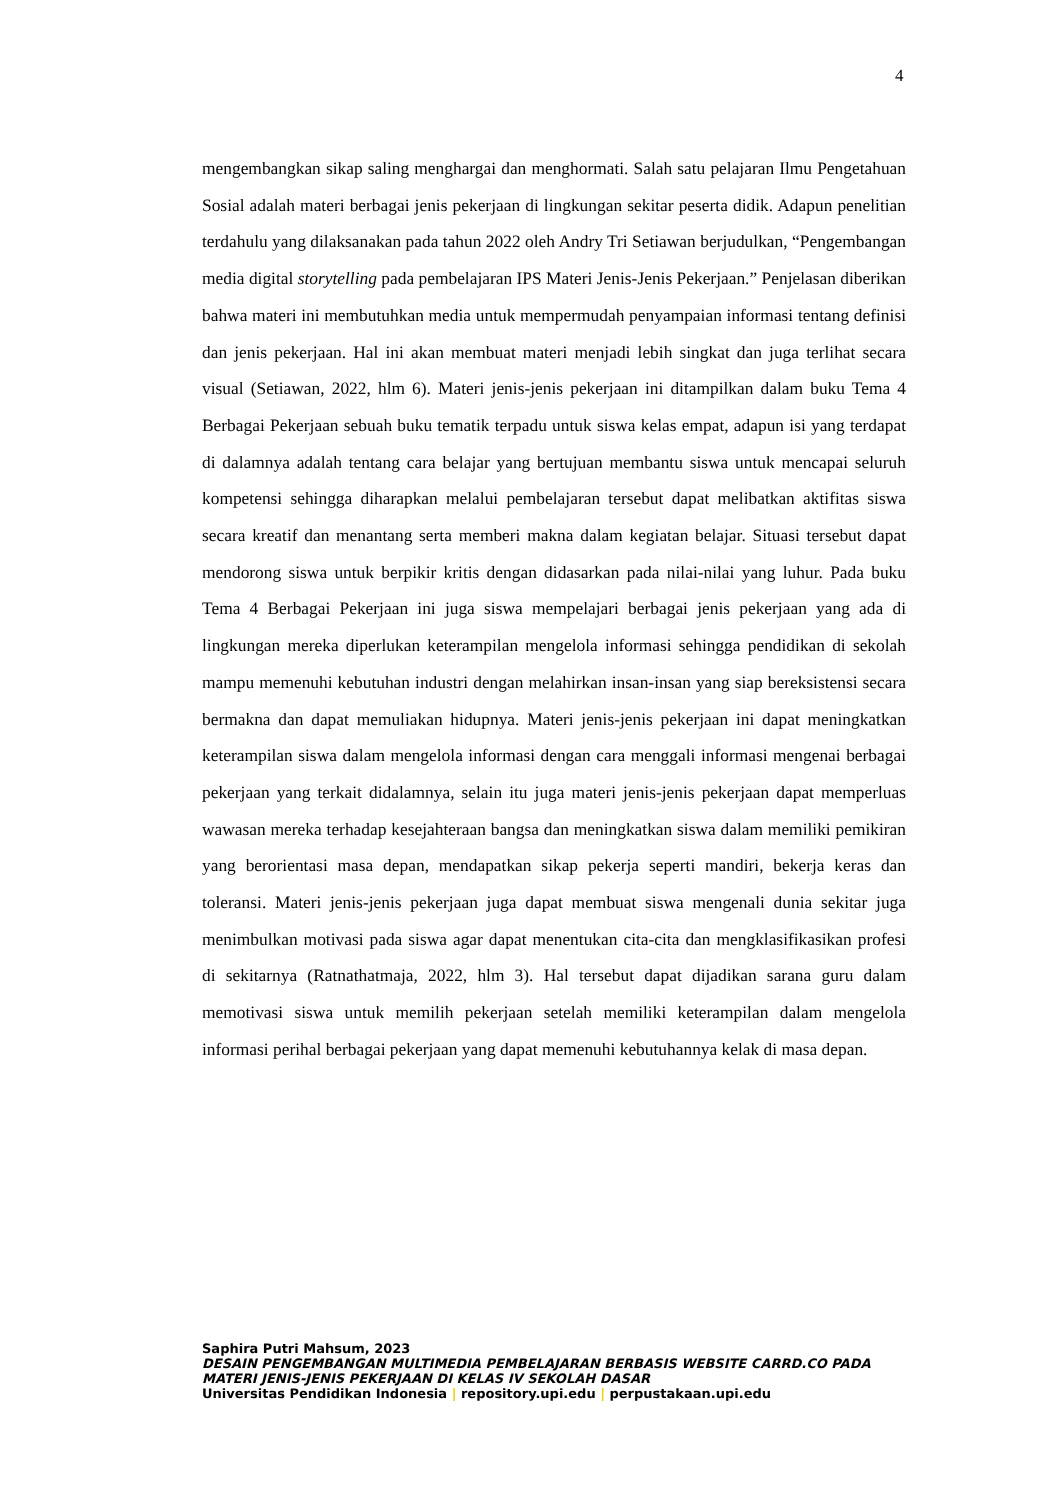4
mengembangkan sikap saling menghargai dan menghormati. Salah satu pelajaran Ilmu Pengetahuan Sosial adalah materi berbagai jenis pekerjaan di lingkungan sekitar peserta didik. Adapun penelitian terdahulu yang dilaksanakan pada tahun 2022 oleh Andry Tri Setiawan berjudulkan, “Pengembangan media digital storytelling pada pembelajaran IPS Materi Jenis-Jenis Pekerjaan.” Penjelasan diberikan bahwa materi ini membutuhkan media untuk mempermudah penyampaian informasi tentang definisi dan jenis pekerjaan. Hal ini akan membuat materi menjadi lebih singkat dan juga terlihat secara visual (Setiawan, 2022, hlm 6). Materi jenis-jenis pekerjaan ini ditampilkan dalam buku Tema 4 Berbagai Pekerjaan sebuah buku tematik terpadu untuk siswa kelas empat, adapun isi yang terdapat di dalamnya adalah tentang cara belajar yang bertujuan membantu siswa untuk mencapai seluruh kompetensi sehingga diharapkan melalui pembelajaran tersebut dapat melibatkan aktifitas siswa secara kreatif dan menantang serta memberi makna dalam kegiatan belajar. Situasi tersebut dapat mendorong siswa untuk berpikir kritis dengan didasarkan pada nilai-nilai yang luhur. Pada buku Tema 4 Berbagai Pekerjaan ini juga siswa mempelajari berbagai jenis pekerjaan yang ada di lingkungan mereka diperlukan keterampilan mengelola informasi sehingga pendidikan di sekolah mampu memenuhi kebutuhan industri dengan melahirkan insan-insan yang siap bereksistensi secara bermakna dan dapat memuliakan hidupnya. Materi jenis-jenis pekerjaan ini dapat meningkatkan keterampilan siswa dalam mengelola informasi dengan cara menggali informasi mengenai berbagai pekerjaan yang terkait didalamnya, selain itu juga materi jenis-jenis pekerjaan dapat memperluas wawasan mereka terhadap kesejahteraan bangsa dan meningkatkan siswa dalam memiliki pemikiran yang berorientasi masa depan, mendapatkan sikap pekerja seperti mandiri, bekerja keras dan toleransi. Materi jenis-jenis pekerjaan juga dapat membuat siswa mengenali dunia sekitar juga menimbulkan motivasi pada siswa agar dapat menentukan cita-cita dan mengklasifikasikan profesi di sekitarnya (Ratnathatmaja, 2022, hlm 3). Hal tersebut dapat dijadikan sarana guru dalam memotivasi siswa untuk memilih pekerjaan setelah memiliki keterampilan dalam mengelola informasi perihal berbagai pekerjaan yang dapat memenuhi kebutuhannya kelak di masa depan.
Saphira Putri Mahsum, 2023
DESAIN PENGEMBANGAN MULTIMEDIA PEMBELAJARAN BERBASIS WEBSITE CARRD.CO PADA
MATERI JENIS-JENIS PEKERJAAN DI KELAS IV SEKOLAH DASAR
Universitas Pendidikan Indonesia | repository.upi.edu | perpustakaan.upi.edu